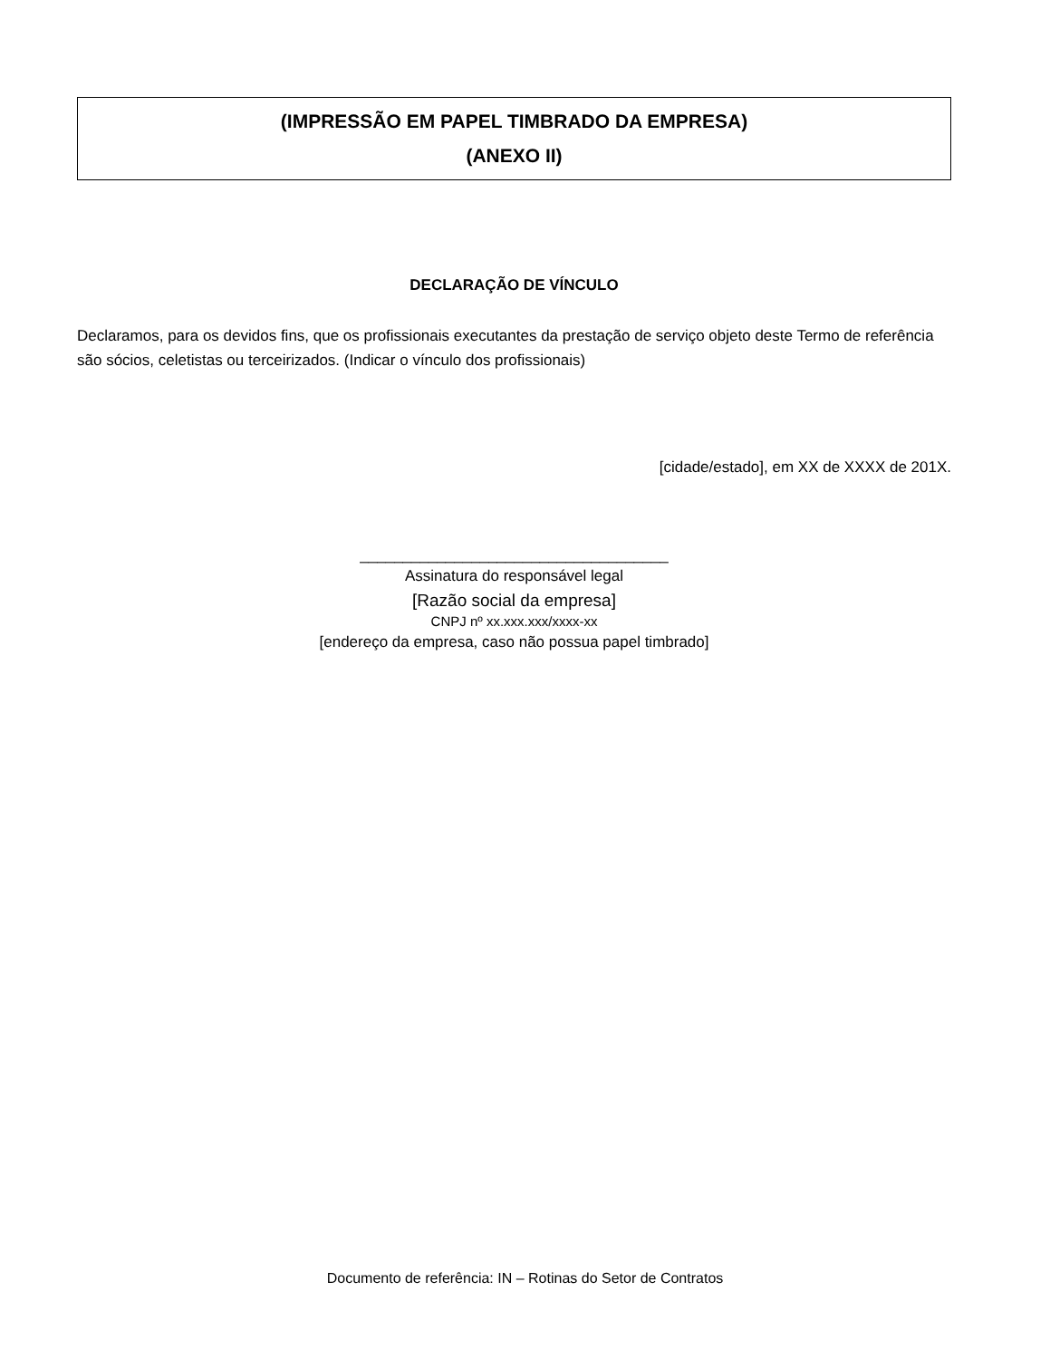(IMPRESSÃO EM PAPEL TIMBRADO DA EMPRESA)
(ANEXO II)
DECLARAÇÃO DE VÍNCULO
Declaramos, para os devidos fins, que os profissionais executantes da prestação de serviço objeto deste Termo de referência são sócios, celetistas ou terceirizados. (Indicar o vínculo dos profissionais)
[cidade/estado], em XX de XXXX de 201X.
____________________________________
Assinatura do responsável legal
[Razão social da empresa]
CNPJ nº xx.xxx.xxx/xxxx-xx
[endereço da empresa, caso não possua papel timbrado]
Documento de referência: IN – Rotinas do Setor de Contratos